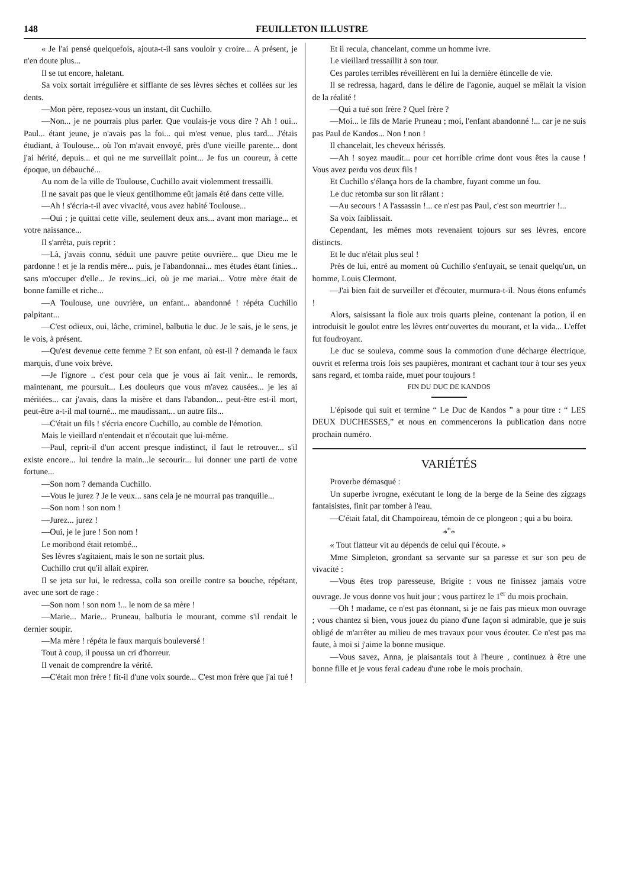148 FEUILLETON ILLUSTRE
« Je l'ai pensé quelquefois, ajouta-t-il sans vouloir y croire... A présent, je n'en doute plus...
Il se tut encore, haletant.
Sa voix sortait irrégulière et sifflante de ses lèvres sèches et collées sur les dents.
—Mon père, reposez-vous un instant, dit Cuchillo.
—Non... je ne pourrais plus parler. Que voulais-je vous dire ? Ah ! oui... Paul... étant jeune, je n'avais pas la foi... qui m'est venue, plus tard... J'étais étudiant, à Toulouse... où l'on m'avait envoyé, près d'une vieille parente... dont j'ai hérité, depuis... et qui ne me surveillait point... Je fus un coureur, à cette époque, un débauché...
Au nom de la ville de Toulouse, Cuchillo avait violemment tressailli.
Il ne savait pas que le vieux gentilhomme eût jamais été dans cette ville.
—Ah ! s'écria-t-il avec vivacité, vous avez habité Toulouse...
—Oui ; je quittai cette ville, seulement deux ans... avant mon mariage... et votre naissance...
Il s'arrêta, puis reprit :
—Là, j'avais connu, séduit une pauvre petite ouvrière... que Dieu me le pardonne ! et je la rendis mère... puis, je l'abandonnai... mes études étant finies... sans m'occuper d'elle... Je revins...ici, où je me mariai... Votre mère était de bonne famille et riche...
—A Toulouse, une ouvrière, un enfant... abandonné ! répéta Cuchillo palpitant...
—C'est odieux, oui, lâche, criminel, balbutia le duc. Je le sais, je le sens, je le vois, à présent.
—Qu'est devenue cette femme ? Et son enfant, où est-il ? demanda le faux marquis, d'une voix brève.
—Je l'ignore .. c'est pour cela que je vous ai fait venir... le remords, maintenant, me poursuit... Les douleurs que vous m'avez causées... je les ai méritées... car j'avais, dans la misère et dans l'abandon... peut-être est-il mort, peut-être a-t-il mal tourné... me maudissant... un autre fils...
—C'était un fils ! s'écria encore Cuchillo, au comble de l'émotion.
Mais le vieillard n'entendait et n'écoutait que lui-même.
—Paul, reprit-il d'un accent presque indistinct, il faut le retrouver... s'il existe encore... lui tendre la main...le secourir... lui donner une parti de votre fortune...
—Son nom ? demanda Cuchillo.
—Vous le jurez ? Je le veux... sans cela je ne mourrai pas tranquille...
—Son nom ! son nom !
—Jurez... jurez !
—Oui, je le jure ! Son nom !
Le moribond était retombé...
Ses lèvres s'agitaient, mais le son ne sortait plus.
Cuchillo crut qu'il allait expirer.
Il se jeta sur lui, le redressa, colla son oreille contre sa bouche, répétant, avec une sort de rage :
—Son nom ! son nom !... le nom de sa mère !
—Marie... Marie... Pruneau, balbutia le mourant, comme s'il rendait le dernier soupir.
—Ma mère ! répéta le faux marquis bouleversé !
Tout à coup, il poussa un cri d'horreur.
Il venait de comprendre la vérité.
—C'était mon frère ! fit-il d'une voix sourde... C'est mon frère que j'ai tué !
Et il recula, chancelant, comme un homme ivre.
Le vieillard tressaillit à son tour.
Ces paroles terribles réveillèrent en lui la dernière étincelle de vie.
Il se redressa, hagard, dans le délire de l'agonie, auquel se mêlait la vision de la réalité !
—Qui a tué son frère ? Quel frère ?
—Moi... le fils de Marie Pruneau ; moi, l'enfant abandonné !... car je ne suis pas Paul de Kandos... Non ! non !
Il chancelait, les cheveux hérissés.
—Ah ! soyez maudit... pour cet horrible crime dont vous êtes la cause ! Vous avez perdu vos deux fils !
Et Cuchillo s'élança hors de la chambre, fuyant comme un fou.
Le duc retomba sur son lit râlant :
—Au secours ! A l'assassin !... ce n'est pas Paul, c'est son meurtrier !...
Sa voix faiblissait.
Cependant, les mêmes mots revenaient tojours sur ses lèvres, encore distincts.
Et le duc n'était plus seul !
Près de lui, entré au moment où Cuchillo s'enfuyait, se tenait quelqu'un, un homme, Louis Clermont.
—J'ai bien fait de surveiller et d'écouter, murmura-t-il. Nous étons enfumés !
Alors, saisissant la fiole aux trois quarts pleine, contenant la potion, il en introduisit le goulot entre les lèvres entr'ouvertes du mourant, et la vida... L'effet fut foudroyant.
Le duc se souleva, comme sous la commotion d'une décharge électrique, ouvrit et referma trois fois ses paupières, montrant et cachant tour à tour ses yeux sans regard, et tomba raide, muet pour toujours !
FIN DU DUC DE KANDOS
L'épisode qui suit et termine “ Le Duc de Kandos ” a pour titre : “ LES DEUX DUCHESSES,” et nous en commencerons la publication dans notre prochain numéro.
VARIÉTÉS
Proverbe démasqué :
Un superbe ivrogne, exécutant le long de la berge de la Seine des zigzags fantaisistes, finit par tomber à l'eau.
—C'était fatal, dit Champoireau, témoin de ce plongeon ; qui a bu boira.
*<sup>*</sup>*
« Tout flatteur vit au dépends de celui qui l'écoute. »
Mme Simpleton, grondant sa servante sur sa paresse et sur son peu de vivacité :
—Vous êtes trop paresseuse, Brigite : vous ne finissez jamais votre ouvrage. Je vous donne vos huit jour ; vous partirez le 1<sup>er</sup> du mois prochain.
—Oh ! madame, ce n'est pas étonnant, si je ne fais pas mieux mon ouvrage ; vous chantez si bien, vous jouez du piano d'une façon si admirable, que je suis obligé de m'arrêter au milieu de mes travaux pour vous écouter. Ce n'est pas ma faute, à moi si j'aime la bonne musique.
—Vous savez, Anna, je plaisantais tout à l'heure , continuez à être une bonne fille et je vous ferai cadeau d'une robe le mois prochain.